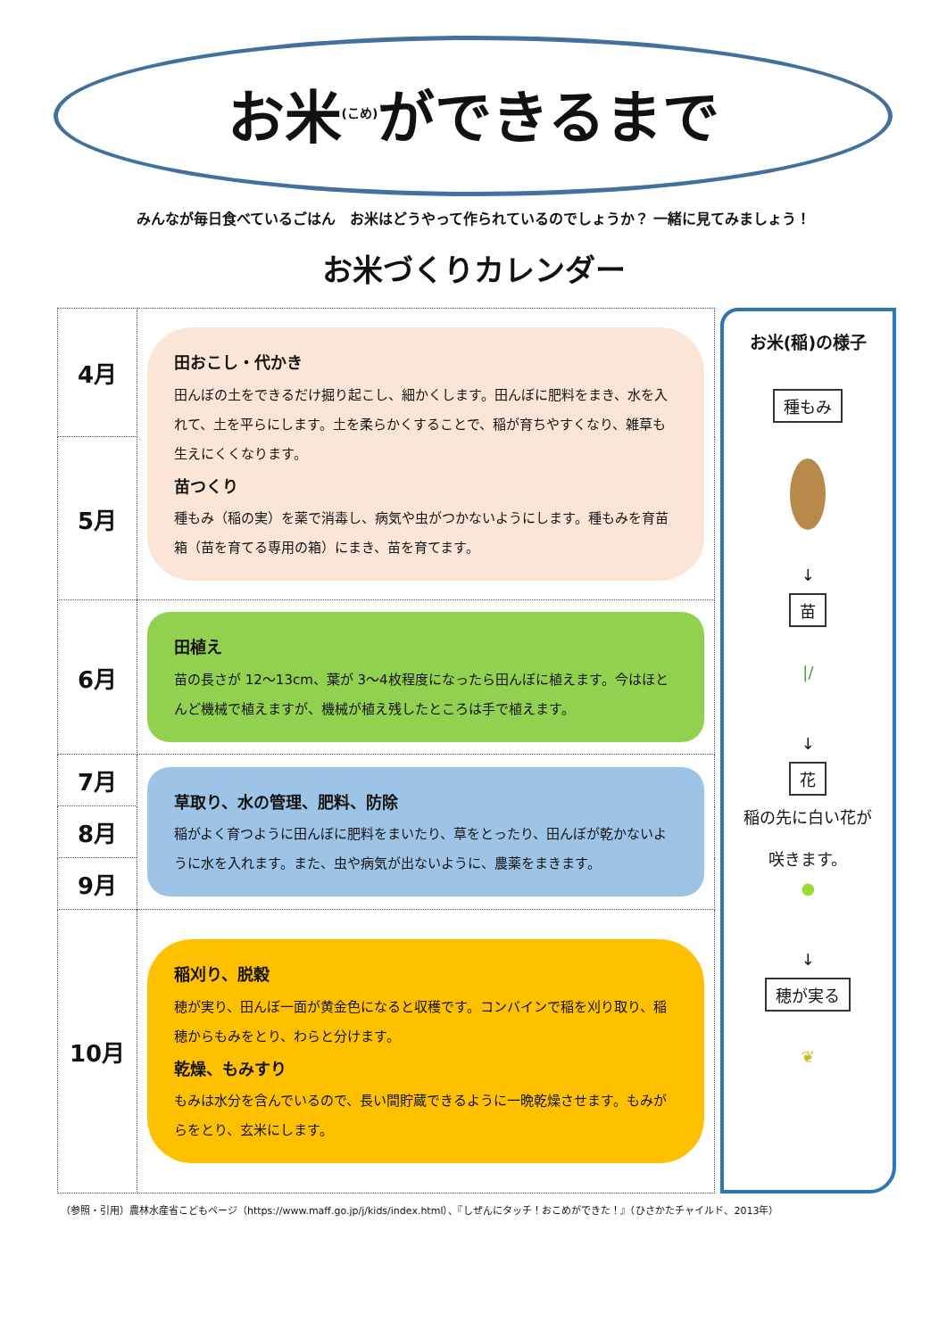お米<sup>(こめ)</sup>ができるまで
みんなが毎日食べているごはん　お米はどうやって作られているのでしょうか？ 一緒に見てみましょう！
お米づくりカレンダー
| 4月 | 田おこし・代かき 田んぼの土をできるだけ掘り起こし、細かくします。田んぼに肥料をまき、水を入れて、土を平らにします。土を柔らかくすることで、稲が育ちやすくなり、雑草も生えにくくなります。 苗つくり 種もみ（稲の実）を薬で消毒し、病気や虫がつかないようにします。種もみを育苗箱（苗を育てる専用の箱）にまき、苗を育てます。 |
| 5月 | |
| 6月 | 田植え 苗の長さが 12～13cm、葉が 3～4枚程度になったら田んぼに植えます。今はほとんど機械で植えますが、機械が植え残したところは手で植えます。 |
| 7月 | 草取り、水の管理、肥料、防除 稲がよく育つように田んぼに肥料をまいたり、草をとったり、田んぼが乾かないように水を入れます。また、虫や病気が出ないように、農薬をまきます。 |
| 8月 | |
| 9月 | |
| 10月 | 稲刈り、脱穀 穂が実り、田んぼ一面が黄金色になると収穫です。コンバインで稲を刈り取り、稲穂からもみをとり、わらと分けます。 乾燥、もみすり もみは水分を含んでいるので、長い間貯蔵できるように一晩乾燥させます。もみがらをとり、玄米にします。 |
お米(稲)の様子
種もみ
↓
苗
|/
↓
花
稲の先に白い花が
咲きます。
●
↓
穂が実る
❦
（参照・引用）農林水産省こどもページ（https://www.maff.go.jp/j/kids/index.html）、『しぜんにタッチ！おこめができた！』（ひさかたチャイルド、2013年）